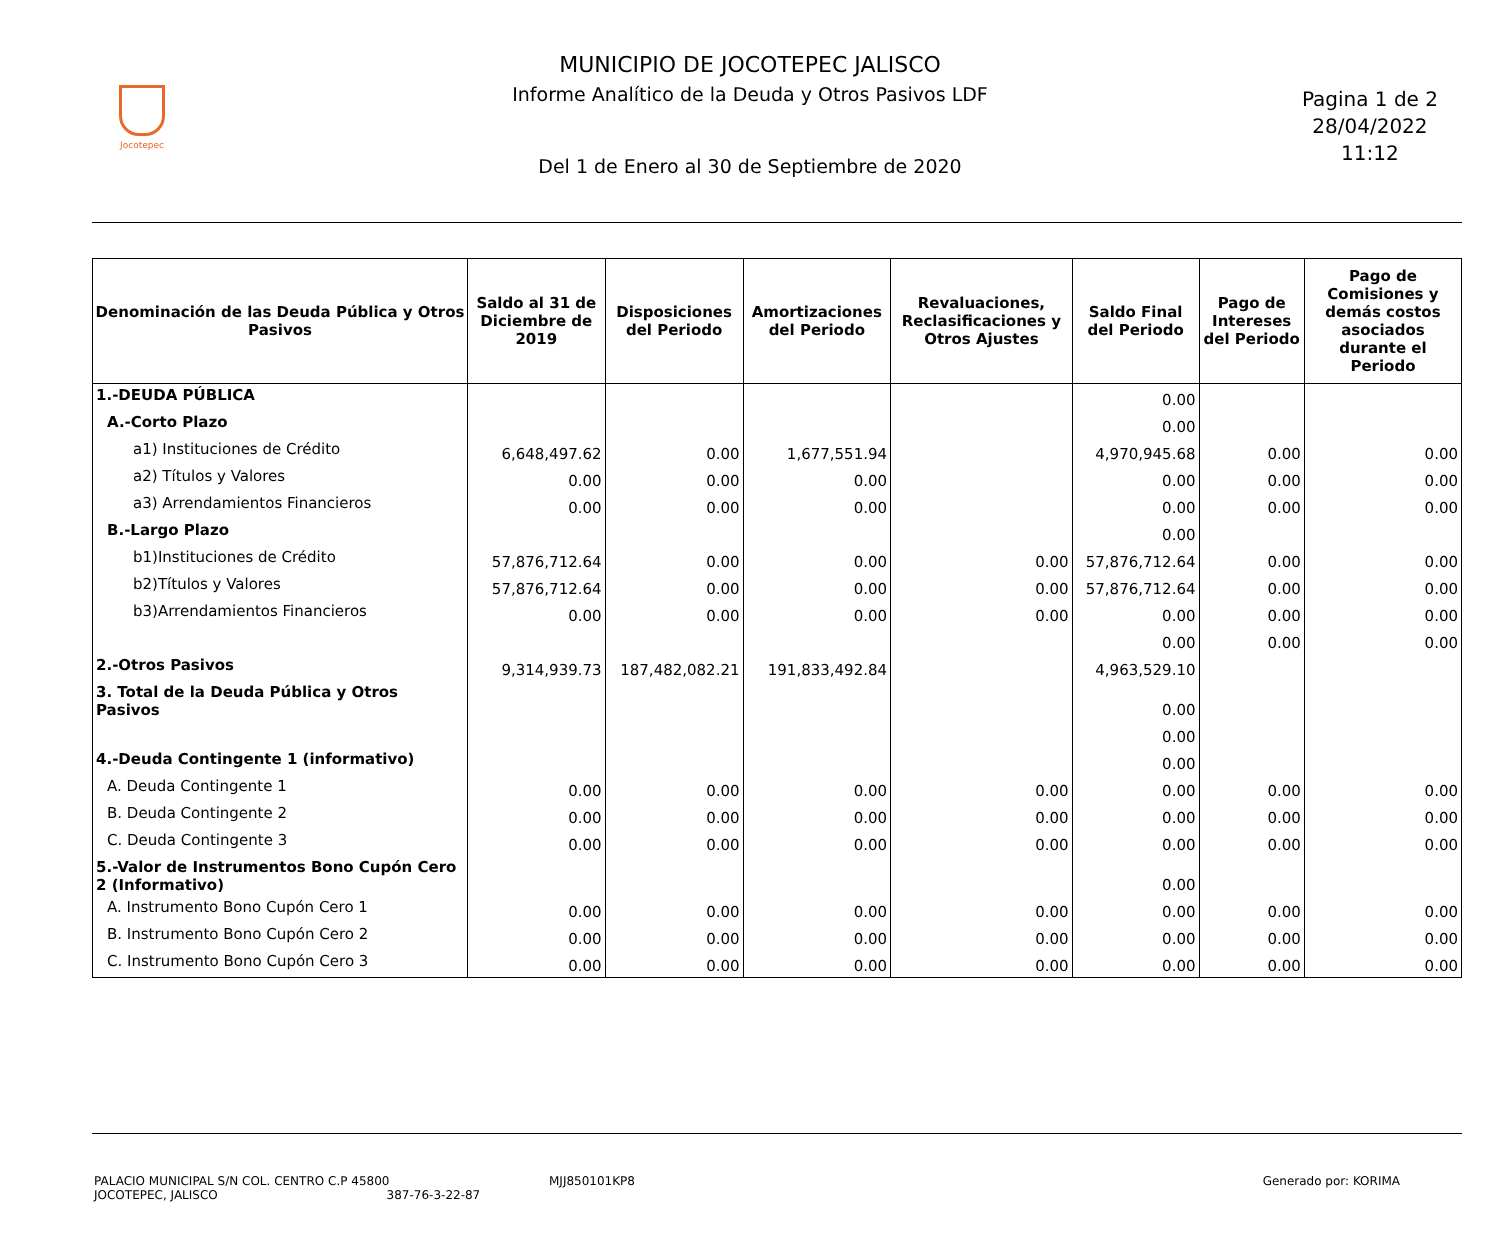Jocotepec
MUNICIPIO DE JOCOTEPEC JALISCO
Informe Analítico de la Deuda y Otros Pasivos LDF
Del 1 de Enero al 30 de Septiembre de 2020
Pagina 1 de 2
28/04/2022
11:12
| Denominación de las Deuda Pública y Otros Pasivos | Saldo al 31 de Diciembre de 2019 | Disposiciones del Periodo | Amortizaciones del Periodo | Revaluaciones, Reclasificaciones y Otros Ajustes | Saldo Final del Periodo | Pago de Intereses del Periodo | Pago de Comisiones y demás costos asociados durante el Periodo |
| --- | --- | --- | --- | --- | --- | --- | --- |
| 1.-DEUDA PÚBLICA | | | | | 0.00 | | |
| A.-Corto Plazo | | | | | 0.00 | | |
| a1) Instituciones de Crédito | 6,648,497.62 | 0.00 | 1,677,551.94 | | 4,970,945.68 | 0.00 | 0.00 |
| a2) Títulos y Valores | 0.00 | 0.00 | 0.00 | | 0.00 | 0.00 | 0.00 |
| a3) Arrendamientos Financieros | 0.00 | 0.00 | 0.00 | | 0.00 | 0.00 | 0.00 |
| B.-Largo Plazo | | | | | 0.00 | | |
| b1)Instituciones de Crédito | 57,876,712.64 | 0.00 | 0.00 | 0.00 | 57,876,712.64 | 0.00 | 0.00 |
| b2)Títulos y Valores | 57,876,712.64 | 0.00 | 0.00 | 0.00 | 57,876,712.64 | 0.00 | 0.00 |
| b3)Arrendamientos Financieros | 0.00 | 0.00 | 0.00 | 0.00 | 0.00 | 0.00 | 0.00 |
| | | | | | 0.00 | 0.00 | 0.00 |
| 2.-Otros Pasivos | 9,314,939.73 | 187,482,082.21 | 191,833,492.84 | | 4,963,529.10 | | |
| 3. Total de la Deuda Pública y Otros Pasivos | | | | | 0.00 | | |
| | | | | | 0.00 | | |
| 4.-Deuda Contingente 1 (informativo) | | | | | 0.00 | | |
| A. Deuda Contingente 1 | 0.00 | 0.00 | 0.00 | 0.00 | 0.00 | 0.00 | 0.00 |
| B. Deuda Contingente 2 | 0.00 | 0.00 | 0.00 | 0.00 | 0.00 | 0.00 | 0.00 |
| C. Deuda Contingente 3 | 0.00 | 0.00 | 0.00 | 0.00 | 0.00 | 0.00 | 0.00 |
| 5.-Valor de Instrumentos Bono Cupón Cero 2 (Informativo) | | | | | 0.00 | | |
| A. Instrumento Bono Cupón Cero 1 | 0.00 | 0.00 | 0.00 | 0.00 | 0.00 | 0.00 | 0.00 |
| B. Instrumento Bono Cupón Cero 2 | 0.00 | 0.00 | 0.00 | 0.00 | 0.00 | 0.00 | 0.00 |
| C. Instrumento Bono Cupón Cero 3 | 0.00 | 0.00 | 0.00 | 0.00 | 0.00 | 0.00 | 0.00 |
PALACIO MUNICIPAL S/N COL. CENTRO C.P 45800
JOCOTEPEC, JALISCO 387-76-3-22-87
MJJ850101KP8 Generado por: KORIMA